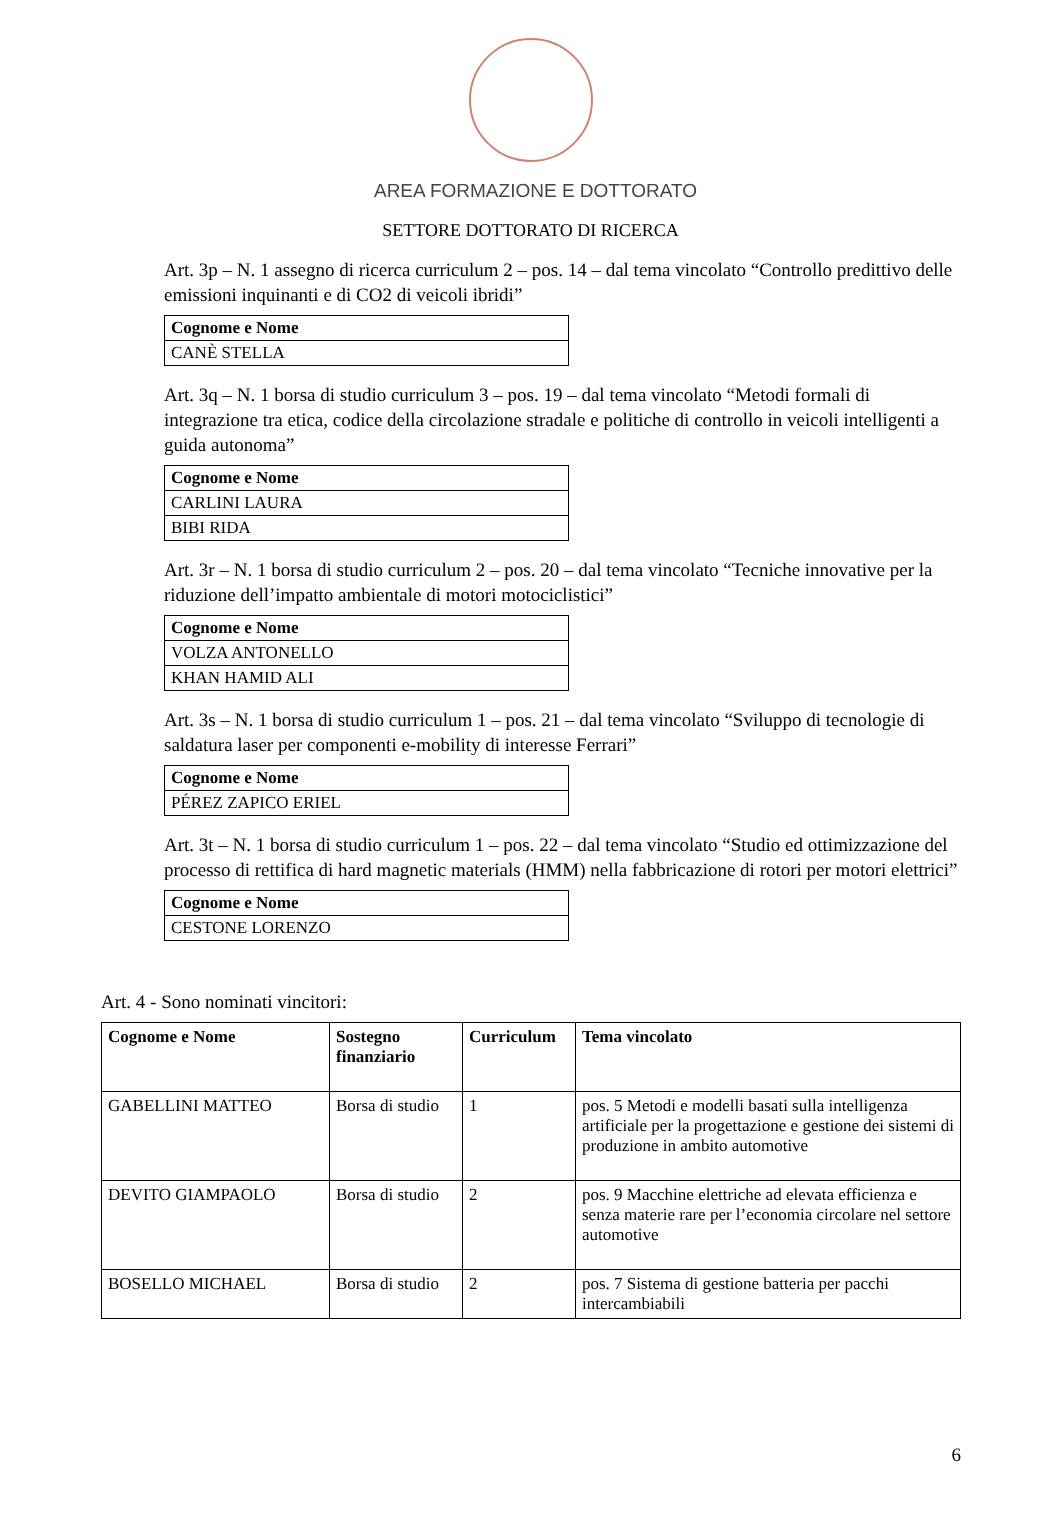AREA FORMAZIONE E DOTTORATO
SETTORE DOTTORATO DI RICERCA
Art. 3p – N. 1 assegno di ricerca curriculum 2 – pos. 14 – dal tema vincolato “Controllo predittivo delle emissioni inquinanti e di CO2 di veicoli ibridi”
| Cognome e Nome |
| --- |
| CANÈ STELLA |
Art. 3q – N. 1 borsa di studio curriculum 3 – pos. 19 – dal tema vincolato “Metodi formali di integrazione tra etica, codice della circolazione stradale e politiche di controllo in veicoli intelligenti a guida autonoma”
| Cognome e Nome |
| --- |
| CARLINI LAURA |
| BIBI RIDA |
Art. 3r – N. 1 borsa di studio curriculum 2 – pos. 20 – dal tema vincolato “Tecniche innovative per la riduzione dell’impatto ambientale di motori motociclistici”
| Cognome e Nome |
| --- |
| VOLZA ANTONELLO |
| KHAN HAMID ALI |
Art. 3s – N. 1 borsa di studio curriculum 1 – pos. 21 – dal tema vincolato “Sviluppo di tecnologie di saldatura laser per componenti e-mobility di interesse Ferrari”
| Cognome e Nome |
| --- |
| PÉREZ ZAPICO ERIEL |
Art. 3t – N. 1 borsa di studio curriculum 1 – pos. 22 – dal tema vincolato “Studio ed ottimizzazione del processo di rettifica di hard magnetic materials (HMM) nella fabbricazione di rotori per motori elettrici”
| Cognome e Nome |
| --- |
| CESTONE LORENZO |
Art. 4 - Sono nominati vincitori:
| Cognome e Nome | Sostegno finanziario | Curriculum | Tema vincolato |
| --- | --- | --- | --- |
| GABELLINI MATTEO | Borsa di studio | 1 | pos. 5 Metodi e modelli basati sulla intelligenza artificiale per la progettazione e gestione dei sistemi di produzione in ambito automotive |
| DEVITO GIAMPAOLO | Borsa di studio | 2 | pos. 9 Macchine elettriche ad elevata efficienza e senza materie rare per l’economia circolare nel settore automotive |
| BOSELLO MICHAEL | Borsa di studio | 2 | pos. 7 Sistema di gestione batteria per pacchi intercambiabili |
6